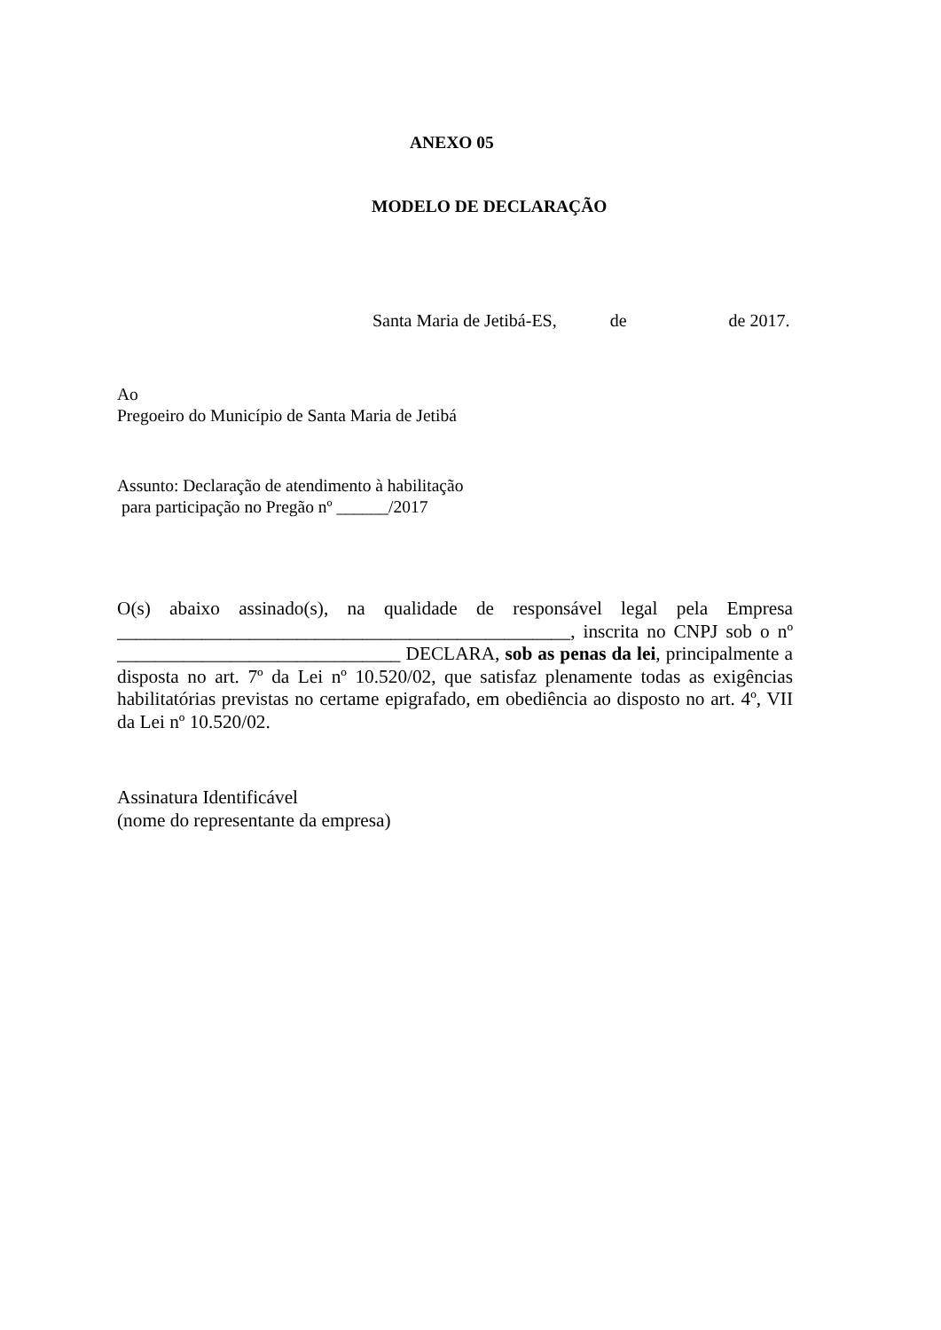ANEXO 05
MODELO DE DECLARAÇÃO
Santa Maria de Jetibá-ES, de de 2017.
Ao
Pregoeiro do Município de Santa Maria de Jetibá
Assunto: Declaração de atendimento à habilitação
para participação no Pregão nº ______/2017
O(s) abaixo assinado(s), na qualidade de responsável legal pela Empresa ________________________________________________, inscrita no CNPJ sob o nº ______________________________ DECLARA, sob as penas da lei, principalmente a disposta no art. 7º da Lei nº 10.520/02, que satisfaz plenamente todas as exigências habilitatórias previstas no certame epigrafado, em obediência ao disposto no art. 4º, VII da Lei nº 10.520/02.
Assinatura Identificável
(nome do representante da empresa)